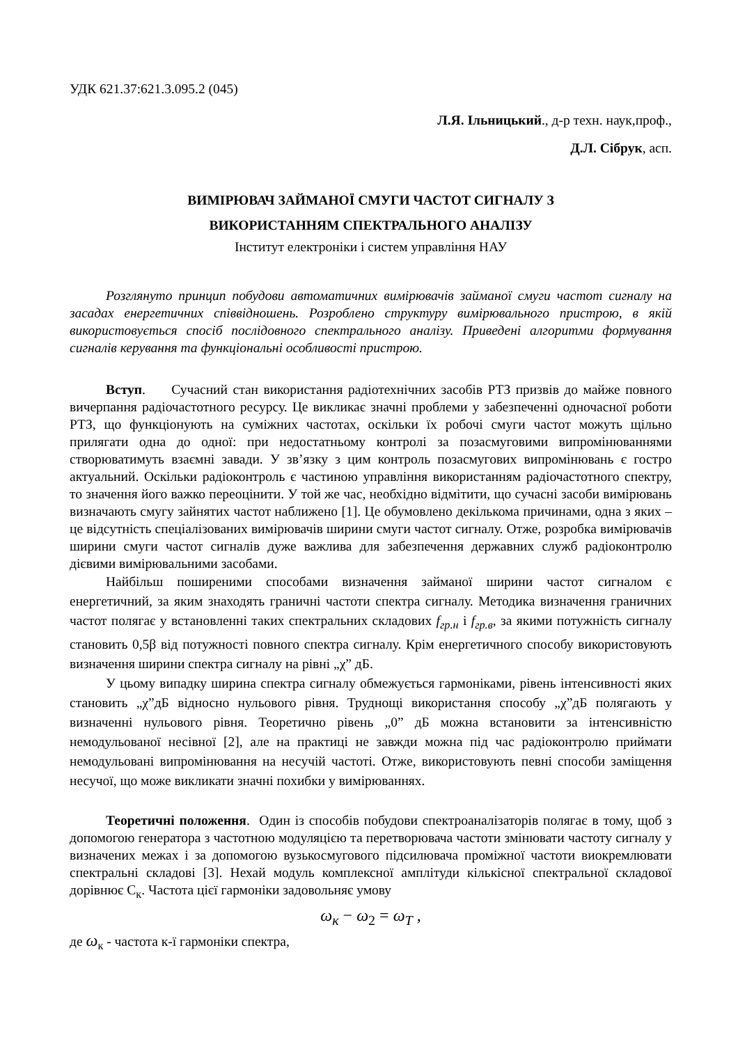УДК 621.37:621.3.095.2 (045)
Л.Я. Ільницький., д-р техн. наук,проф.,
Д.Л. Сібрук, асп.
ВИМІРЮВАЧ ЗАЙМАНОЇ СМУГИ ЧАСТОТ СИГНАЛУ З
ВИКОРИСТАННЯМ СПЕКТРАЛЬНОГО АНАЛІЗУ
Інститут електроніки і систем управління НАУ
Розглянуто принцип побудови автоматичних вимірювачів займаної смуги частот сигналу на засадах енергетичних співвідношень. Розроблено структуру вимірювального пристрою, в якій використовується спосіб послідовного спектрального аналізу. Приведені алгоритми формування сигналів керування та функціональні особливості пристрою.
Вступ. Сучасний стан використання радіотехнічних засобів РТЗ призвів до майже повного вичерпання радіочастотного ресурсу. Це викликає значні проблеми у забезпеченні одночасної роботи РТЗ, що функціонують на суміжних частотах, оскільки їх робочі смуги частот можуть щільно прилягати одна до одної: при недостатньому контролі за позасмуговими випромінюваннями створюватимуть взаємні завади. У зв’язку з цим контроль позасмугових випромінювань є гостро актуальний. Оскільки радіоконтроль є частиною управління використанням радіочастотного спектру, то значення його важко переоцінити. У той же час, необхідно відмітити, що сучасні засоби вимірювань визначають смугу зайнятих частот наближено [1]. Це обумовлено декількома причинами, одна з яких – це відсутність спеціалізованих вимірювачів ширини смуги частот сигналу. Отже, розробка вимірювачів ширини смуги частот сигналів дуже важлива для забезпечення державних служб радіоконтролю дієвими вимірювальними засобами.
Найбільш поширеними способами визначення займаної ширини частот сигналом є енергетичний, за яким знаходять граничні частоти спектра сигналу. Методика визначення граничних частот полягає у встановленні таких спектральних складових f<sub>гр.н</sub> і f<sub>гр.в</sub>, за якими потужність сигналу становить 0,5β від потужності повного спектра сигналу. Крім енергетичного способу використовують визначення ширини спектра сигналу на рівні „χ” дБ.
У цьому випадку ширина спектра сигналу обмежується гармоніками, рівень інтенсивності яких становить „χ”дБ відносно нульового рівня. Труднощі використання способу „χ”дБ полягають у визначенні нульового рівня. Теоретично рівень „0” дБ можна встановити за інтенсивністю немодульованої несівної [2], але на практиці не завжди можна під час радіоконтролю приймати немодульовані випромінювання на несучій частоті. Отже, використовують певні способи заміщення несучої, що може викликати значні похибки у вимірюваннях.
Теоретичні положення. Один із способів побудови спектроаналізаторів полягає в тому, щоб з допомогою генератора з частотною модуляцією та перетворювача частоти змінювати частоту сигналу у визначених межах і за допомогою вузькосмугового підсилювача проміжної частоти виокремлювати спектральні складові [3]. Нехай модуль комплексної амплітуди кількісної спектральної складової дорівнює С<sub>к</sub>. Частота цієї гармоніки задовольняє умову
ω<sub>к</sub> − ω<sub>2</sub> = ω<sub>T</sub> ,
де ω<sub>к</sub> - частота к-ї гармоніки спектра,